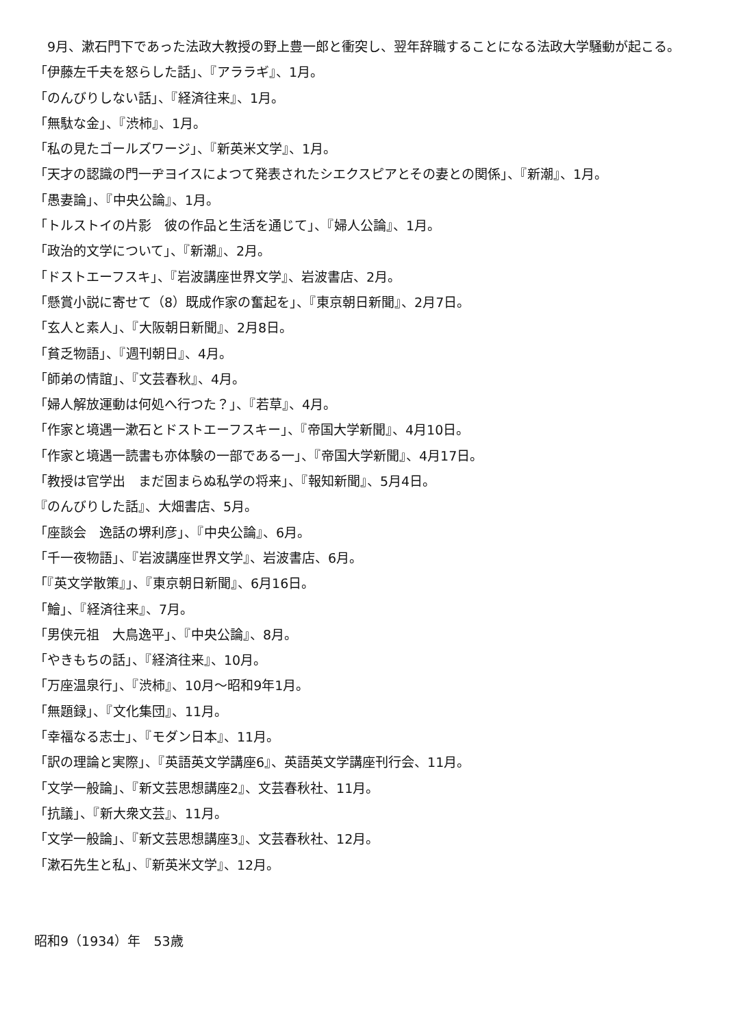9月、漱石門下であった法政大教授の野上豊一郎と衝突し、翌年辞職することになる法政大学騒動が起こる。
「伊藤左千夫を怒らした話」、『アララギ』、1月。
「のんびりしない話」、『経済往来』、1月。
「無駄な金」、『渋柿』、1月。
「私の見たゴールズワージ」、『新英米文学』、1月。
「天才の認識の門一ヂヨイスによつて発表されたシエクスピアとその妻との関係」、『新潮』、1月。
「愚妻論」、『中央公論』、1月。
「トルストイの片影　彼の作品と生活を通じて」、『婦人公論』、1月。
「政治的文学について」、『新潮』、2月。
「ドストエーフスキ」、『岩波講座世界文学』、岩波書店、2月。
「懸賞小説に寄せて（8）既成作家の奮起を」、『東京朝日新聞』、2月7日。
「玄人と素人」、『大阪朝日新聞』、2月8日。
「貧乏物語」、『週刊朝日』、4月。
「師弟の情誼」、『文芸春秋』、4月。
「婦人解放運動は何処へ行つた？」、『若草』、4月。
「作家と境遇一漱石とドストエーフスキー」、『帝国大学新聞』、4月10日。
「作家と境遇一読書も亦体験の一部である一」、『帝国大学新聞』、4月17日。
「教授は官学出　まだ固まらぬ私学の将来」、『報知新聞』、5月4日。
『のんびりした話』、大畑書店、5月。
「座談会　逸話の堺利彦」、『中央公論』、6月。
「千一夜物語」、『岩波講座世界文学』、岩波書店、6月。
「『英文学散策』」、『東京朝日新聞』、6月16日。
「鱠」、『経済往来』、7月。
「男侠元祖　大鳥逸平」、『中央公論』、8月。
「やきもちの話」、『経済往来』、10月。
「万座温泉行」、『渋柿』、10月～昭和9年1月。
「無題録」、『文化集団』、11月。
「幸福なる志士」、『モダン日本』、11月。
「訳の理論と実際」、『英語英文学講座6』、英語英文学講座刊行会、11月。
「文学一般論」、『新文芸思想講座2』、文芸春秋社、11月。
「抗議」、『新大衆文芸』、11月。
「文学一般論」、『新文芸思想講座3』、文芸春秋社、12月。
「漱石先生と私」、『新英米文学』、12月。
昭和9（1934）年　53歳